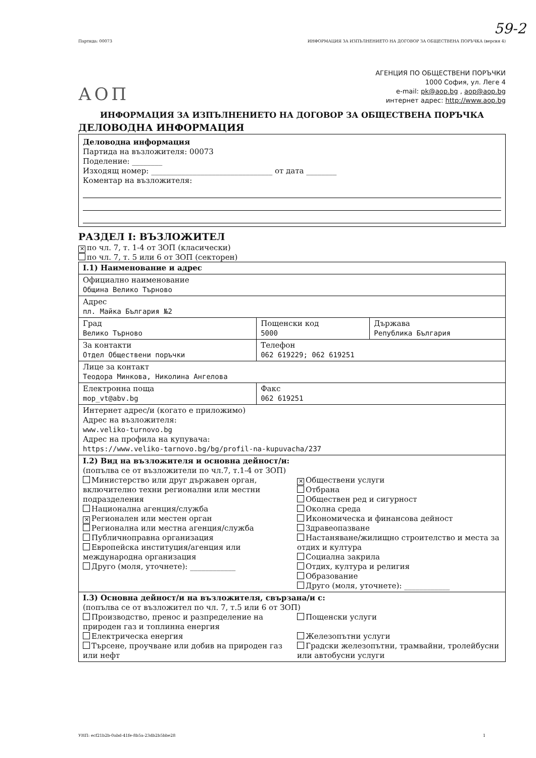59-2
Партида: 00073 ИНФОРМАЦИЯ ЗА ИЗПЪЛНЕНИЕТО НА ДОГОВОР ЗА ОБЩЕСТВЕНА ПОРЪЧКА (версия 4)
АОП
АГЕНЦИЯ ПО ОБЩЕСТВЕНИ ПОРЪЧКИ
1000 София, ул. Леге 4
e-mail: pk@aop.bg , aop@aop.bg
интернет адрес: http://www.aop.bg
ИНФОРМАЦИЯ ЗА ИЗПЪЛНЕНИЕТО НА ДОГОВОР ЗА ОБЩЕСТВЕНА ПОРЪЧКА
ДЕЛОВОДНА ИНФОРМАЦИЯ
Деловодна информация
Партида на възложителя: 00073
Поделение: ________
Изходящ номер: ________________________________ от дата ________
Коментар на възложителя:
РАЗДЕЛ I: ВЪЗЛОЖИТЕЛ
✕ по чл. 7, т. 1-4 от ЗОП (класически)
по чл. 7, т. 5 или 6 от ЗОП (секторен)
| I.1) Наименование и адрес | | |
| Официално наименование Община Велико Търново | | |
| Адрес пл. Майка България №2 | | |
| Град Велико Търново | Пощенски код 5000 | Държава Република България |
| За контакти Отдел Обществени поръчки | Телефон 062 619229; 062 619251 | |
| Лице за контакт Теодора Минкова, Николина Ангелова | | |
| Електронна поща mop_vt@abv.bg | Факс 062 619251 | |
| Интернет адрес/и (когато е приложимо) Адрес на възложителя: www.veliko-turnovo.bg Адрес на профила на купувача: https://www.veliko-tarnovo.bg/bg/profil-na-kupuvacha/237 | | |
| I.2) Вид на възложителя и основна дейност/и: (попълва се от възложители по чл.7, т.1-4 от ЗОП) Министерство или друг държавен орган, включително техни регионални или местни подразделения Национална агенция/служба ✕ Регионален или местен орган Регионална или местна агенция/служба Публичноправна организация Европейска институция/агенция или международна организация Друго (моля, уточнете): ____________ ✕ Обществени услуги Отбрана Обществен ред и сигурност Околна среда Икономическа и финансова дейност Здравеопазване Настаняване/жилищно строителство и места за отдих и култура Социална закрила Отдих, култура и религия Образование Друго (моля, уточнете): ____________ | | |
| I.3) Основна дейност/и на възложителя, свързана/и с: (попълва се от възложител по чл. 7, т.5 или 6 от ЗОП) Производство, пренос и разпределение на природен газ и топлинна енергия Електрическа енергия Търсене, проучване или добив на природен газ или нефт Пощенски услуги Железопътни услуги Градски железопътни, трамвайни, тролейбусни или автобусни услуги | | |
УНП: ecf21b2b-0abd-41fe-8b5a-23db2b5bbe28 1